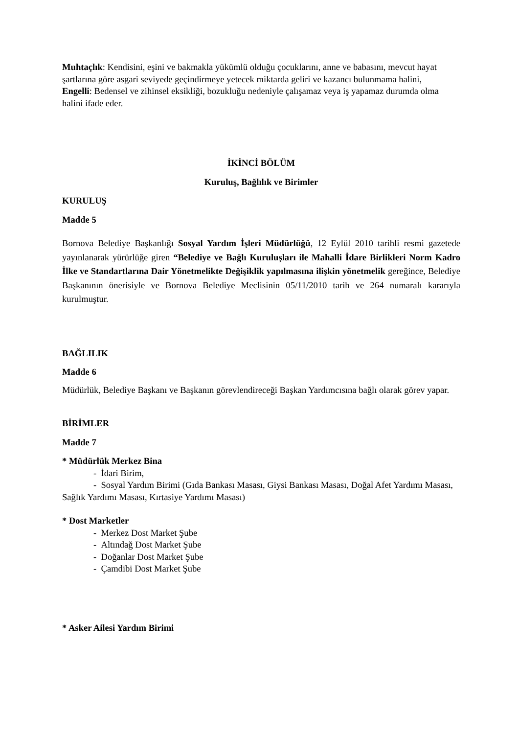Muhtaçlık: Kendisini, eşini ve bakmakla yükümlü olduğu çocuklarını, anne ve babasını, mevcut hayat şartlarına göre asgari seviyede geçindirmeye yetecek miktarda geliri ve kazancı bulunmama halini,
Engelli: Bedensel ve zihinsel eksikliği, bozukluğu nedeniyle çalışamaz veya iş yapamaz durumda olma halini ifade eder.
İKİNCİ BÖLÜM
Kuruluş, Bağlılık ve Birimler
KURULUŞ
Madde 5
Bornova Belediye Başkanlığı Sosyal Yardım İşleri Müdürlüğü, 12 Eylül 2010 tarihli resmi gazetede yayınlanarak yürürlüğe giren “Belediye ve Bağlı Kuruluşları ile Mahalli İdare Birlikleri Norm Kadro İlke ve Standartlarına Dair Yönetmelikte Değişiklik yapılmasına ilişkin yönetmelik gereğince, Belediye Başkanının önerisiyle ve Bornova Belediye Meclisinin 05/11/2010 tarih ve 264 numaralı kararıyla kurulmuştur.
BAĞLILIK
Madde 6
Müdürlük, Belediye Başkanı ve Başkanın görevlendireceği Başkan Yardımcısına bağlı olarak görev yapar.
BİRİMLER
Madde 7
* Müdürlük Merkez Bina
- İdari Birim,
- Sosyal Yardım Birimi (Gıda Bankası Masası, Giysi Bankası Masası, Doğal Afet Yardımı Masası, Sağlık Yardımı Masası, Kırtasiye Yardımı Masası)
* Dost Marketler
- Merkez Dost Market Şube
- Altındağ Dost Market Şube
- Doğanlar Dost Market Şube
- Çamdibi Dost Market Şube
* Asker Ailesi Yardım Birimi